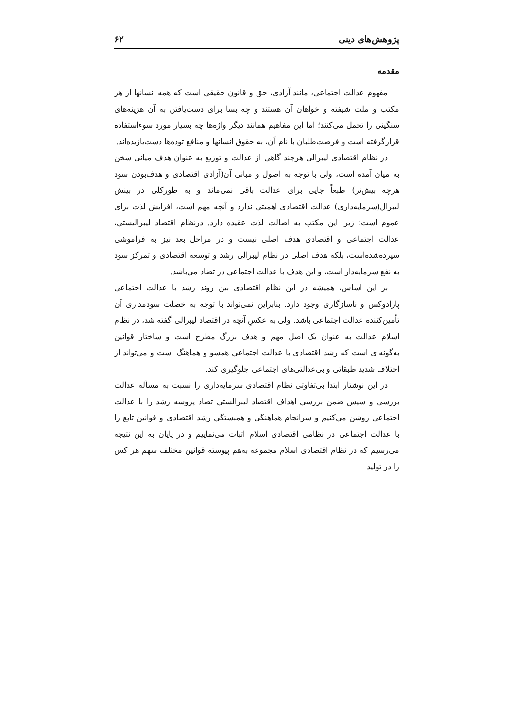پژوهش‌های دینی ۶۲
مقدمه
مفهوم عدالت اجتماعی، مانند آزادی، حق و قانون حقیقی است که همه انسانها از هر مکتب و ملت شیفته و خواهان آن هستند و چه بسا برای دست‌یافتن به آن هزینه‌های سنگینی را تحمل می‌کنند؛ اما این مفاهیم همانند دیگر واژه‌ها چه بسیار مورد سوءاستفاده قرارگرفته است و فرصت‌طلبان با نام آن، به حقوق انسانها و منافع توده‌ها دست‌یازیده‌اند.
در نظام اقتصادی لیبرالی هرچند گاهی از عدالت و توزیع به عنوان هدف میانی سخن به میان آمده است، ولی با توجه به اصول و مبانی آن(آزادی اقتصادی و هدف‌بودن سود هرچه بیش‌تر) طبعاً جایی برای عدالت باقی نمی‌ماند و به طورکلی در بینش لیبرال(سرمایه‌داری) عدالت اقتصادی اهمیتی ندارد و آنچه مهم است، افزایش لذت برای عموم است؛ زیرا این مکتب به اصالت لذت عقیده دارد. درنظام اقتصاد لیبرالیستی، عدالت اجتماعی و اقتصادی هدف اصلی نیست و در مراحل بعد نیز به فراموشی سپرده‌شده‌است، بلکه هدف اصلی در نظام لیبرالی رشد و توسعه اقتصادی و تمرکز سود به نفع سرمایه‌دار است، و این هدف با عدالت اجتماعی در تضاد می‌باشد.
بر این اساس، همیشه در این نظام اقتصادی بین روند رشد با عدالت اجتماعی پارادوکس و ناسازگاری وجود دارد. بنابراین نمی‌تواند با توجه به خصلت سودمداری آن تأمین‌کننده عدالت اجتماعی باشد. ولی به عکسِ آنچه در اقتصاد لیبرالی گفته شد، در نظام اسلام عدالت به عنوان یک اصل مهم و هدف بزرگ مطرح است و ساختار قوانین به‌گونه‌ای است که رشد اقتصادی با عدالت اجتماعی همسو و هماهنگ است و می‌تواند از اختلاف شدید طبقاتی و بی‌عدالتی‌های اجتماعی جلوگیری کند.
در این نوشتار ابتدا بی‌تفاوتی نظام اقتصادی سرمایه‌داری را نسبت به مسأله عدالت بررسی و سپس ضمن بررسی اهداف اقتصاد لیبرالستی تضاد پروسه رشد را با عدالت اجتماعی روشن می‌کنیم و سرانجام هماهنگی و همبستگی رشد اقتصادی و قوانین تابع را با عدالت اجتماعی در نظامی اقتصادی اسلام اثبات می‌نماییم و در پایان به این نتیجه می‌رسیم که در نظام اقتصادی اسلام مجموعه به‌هم پیوسته قوانین مختلف سهم هر کس را در تولید